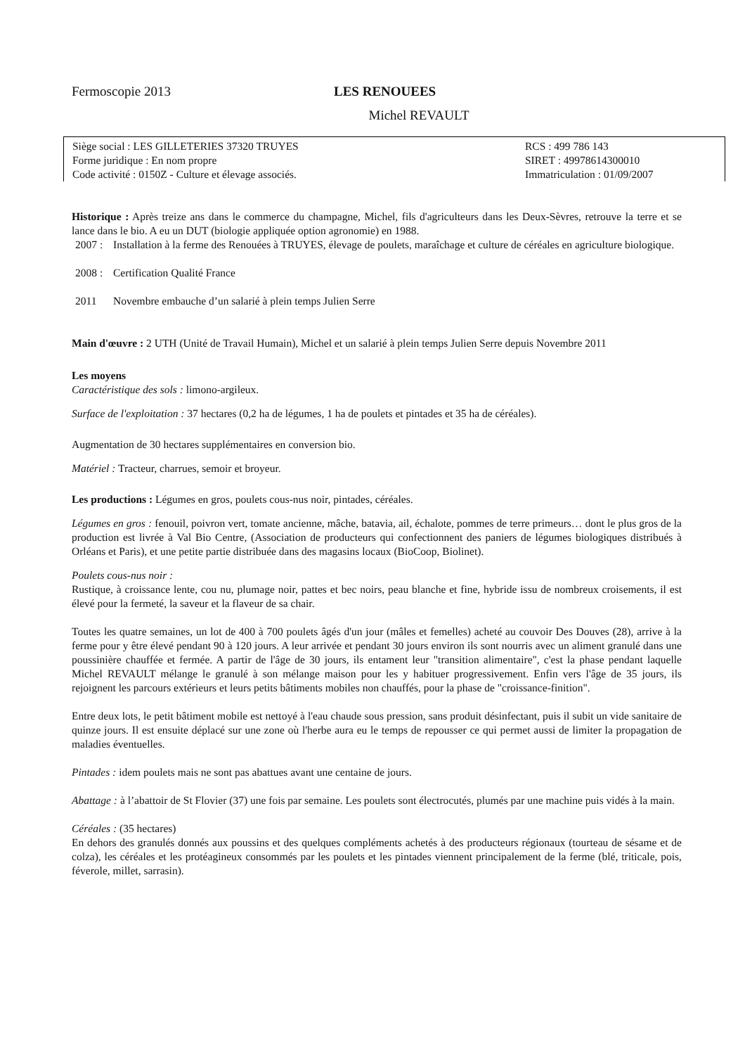Fermoscopie 2013 LES RENOUEES
Michel REVAULT
Siège social : LES GILLETERIES 37320 TRUYES
Forme juridique : En nom propre
Code activité : 0150Z - Culture et élevage associés.
RCS : 499 786 143
SIRET : 49978614300010
Immatriculation : 01/09/2007
Historique : Après treize ans dans le commerce du champagne, Michel, fils d'agriculteurs dans les Deux-Sèvres, retrouve la terre et se lance dans le bio. A eu un DUT (biologie appliquée option agronomie) en 1988.
2007 :
Installation à la ferme des Renouées à TRUYES, élevage de poulets, maraîchage et culture de céréales en agriculture biologique.
2008 :
Certification Qualité France
2011 Novembre embauche d’un salarié à plein temps Julien Serre
Main d'œuvre : 2 UTH (Unité de Travail Humain), Michel et un salarié à plein temps Julien Serre depuis Novembre 2011
Les moyens
Caractéristique des sols : limono-argileux.
Surface de l'exploitation : 37 hectares (0,2 ha de légumes, 1 ha de poulets et pintades et 35 ha de céréales).
Augmentation de 30 hectares supplémentaires en conversion bio.
Matériel : Tracteur, charrues, semoir et broyeur.
Les productions : Légumes en gros, poulets cous-nus noir, pintades, céréales.
Légumes en gros : fenouil, poivron vert, tomate ancienne, mâche, batavia, ail, échalote, pommes de terre primeurs… dont le plus gros de la production est livrée à Val Bio Centre, (Association de producteurs qui confectionnent des paniers de légumes biologiques distribués à Orléans et Paris), et une petite partie distribuée dans des magasins locaux (BioCoop, Biolinet).
Poulets cous-nus noir :
Rustique, à croissance lente, cou nu, plumage noir, pattes et bec noirs, peau blanche et fine, hybride issu de nombreux croisements, il est élevé pour la fermeté, la saveur et la flaveur de sa chair.
Toutes les quatre semaines, un lot de 400 à 700 poulets âgés d'un jour (mâles et femelles) acheté au couvoir Des Douves (28), arrive à la ferme pour y être élevé pendant 90 à 120 jours. A leur arrivée et pendant 30 jours environ ils sont nourris avec un aliment granulé dans une poussinière chauffée et fermée. A partir de l'âge de 30 jours, ils entament leur "transition alimentaire", c'est la phase pendant laquelle Michel REVAULT mélange le granulé à son mélange maison pour les y habituer progressivement. Enfin vers l'âge de 35 jours, ils rejoignent les parcours extérieurs et leurs petits bâtiments mobiles non chauffés, pour la phase de "croissance-finition".
Entre deux lots, le petit bâtiment mobile est nettoyé à l'eau chaude sous pression, sans produit désinfectant, puis il subit un vide sanitaire de quinze jours. Il est ensuite déplacé sur une zone où l'herbe aura eu le temps de repousser ce qui permet aussi de limiter la propagation de maladies éventuelles.
Pintades : idem poulets mais ne sont pas abattues avant une centaine de jours.
Abattage : à l’abattoir de St Flovier (37) une fois par semaine. Les poulets sont électrocutés, plumés par une machine puis vidés à la main.
Céréales : (35 hectares)
En dehors des granulés donnés aux poussins et des quelques compléments achetés à des producteurs régionaux (tourteau de sésame et de colza), les céréales et les protéagineux consommés par les poulets et les pintades viennent principalement de la ferme (blé, triticale, pois, féverole, millet, sarrasin).